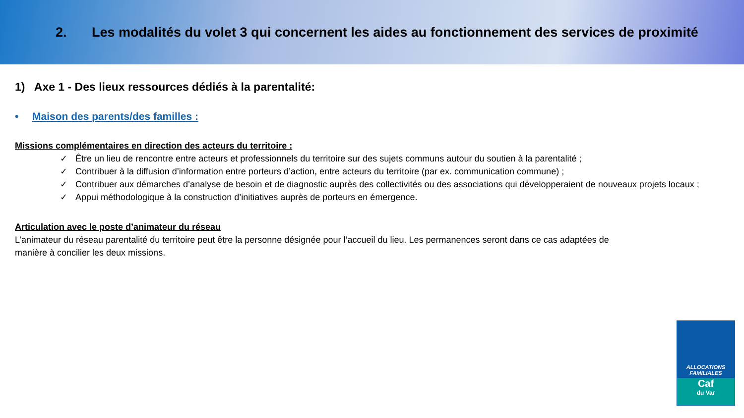2. Les modalités du volet 3 qui concernent les aides au fonctionnement des services de proximité
1) Axe 1 - Des lieux ressources dédiés à la parentalité:
• Maison des parents/des familles :
Missions complémentaires en direction des acteurs du territoire :
✓ Être un lieu de rencontre entre acteurs et professionnels du territoire sur des sujets communs autour du soutien à la parentalité ;
✓ Contribuer à la diffusion d’information entre porteurs d’action, entre acteurs du territoire (par ex. communication commune) ;
✓ Contribuer aux démarches d’analyse de besoin et de diagnostic auprès des collectivités ou des associations qui développeraient de nouveaux projets locaux ;
✓ Appui méthodologique à la construction d’initiatives auprès de porteurs en émergence.
Articulation avec le poste d’animateur du réseau
L’animateur du réseau parentalité du territoire peut être la personne désignée pour l’accueil du lieu. Les permanences seront dans ce cas adaptées de manière à concilier les deux missions.
ALLOCATIONS
FAMILIALES
Caf
du Var